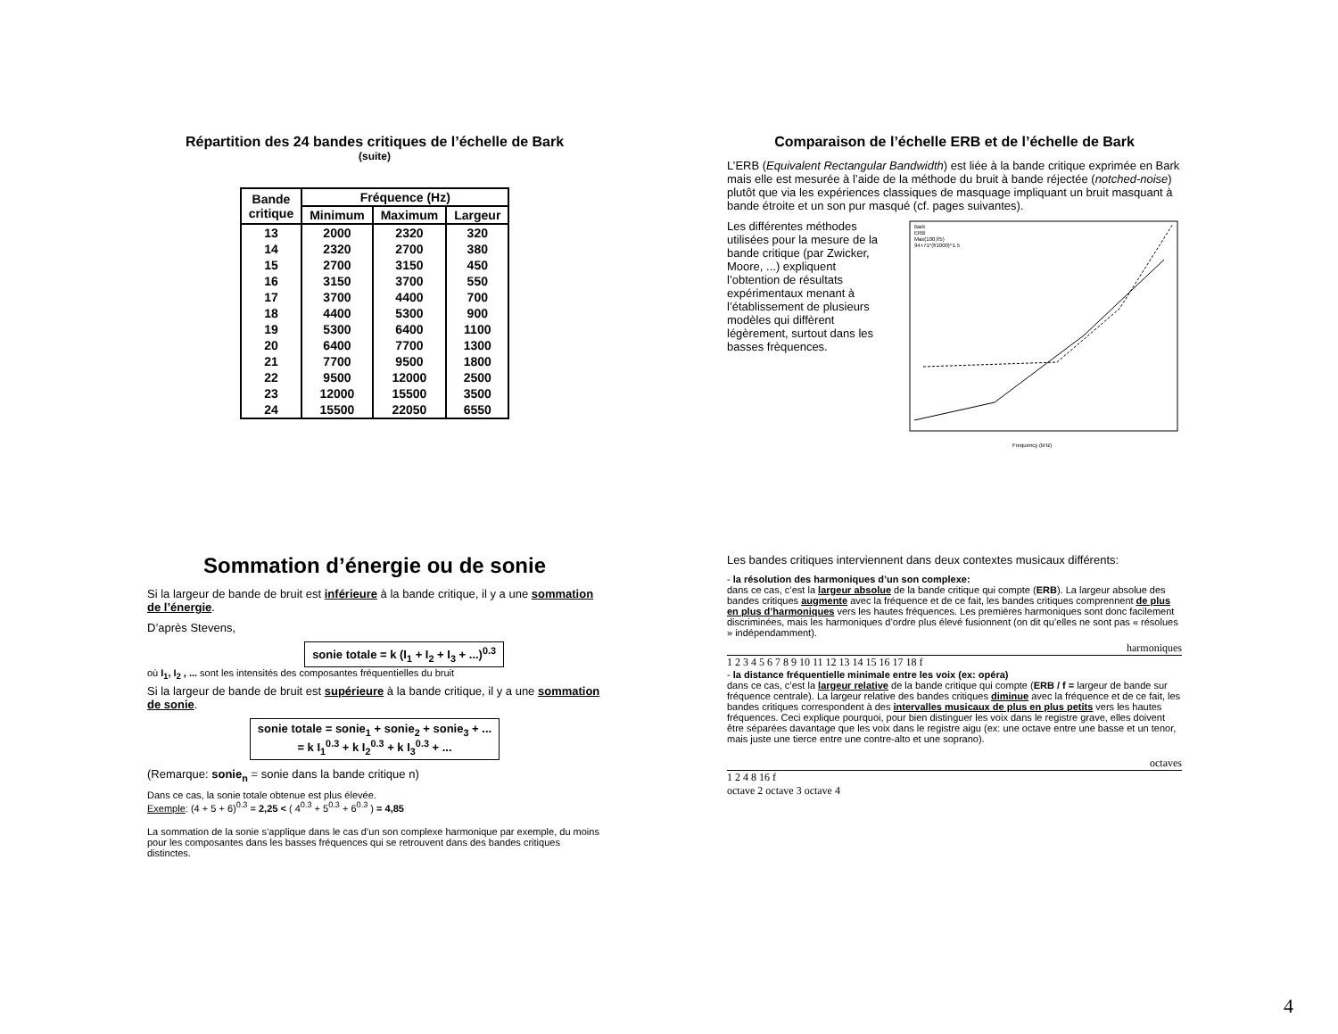Répartition des 24 bandes critiques de l’échelle de Bark
(suite)
| Bande critique | Fréquence (Hz) | | |
| --- | --- | --- | --- |
| | Minimum | Maximum | Largeur |
| 13 | 2000 | 2320 | 320 |
| 14 | 2320 | 2700 | 380 |
| 15 | 2700 | 3150 | 450 |
| 16 | 3150 | 3700 | 550 |
| 17 | 3700 | 4400 | 700 |
| 18 | 4400 | 5300 | 900 |
| 19 | 5300 | 6400 | 1100 |
| 20 | 6400 | 7700 | 1300 |
| 21 | 7700 | 9500 | 1800 |
| 22 | 9500 | 12000 | 2500 |
| 23 | 12000 | 15500 | 3500 |
| 24 | 15500 | 22050 | 6550 |
Comparaison de l’échelle ERB et de l’échelle de Bark
L’ERB (Equivalent Rectangular Bandwidth) est liée à la bande critique exprimée en Bark mais elle est mesurée à l’aide de la méthode du bruit à bande réjectée (notched-noise) plutôt que via les expériences classiques de masquage impliquant un bruit masquant à bande étroite et un son pur masqué (cf. pages suivantes).
Les différentes méthodes utilisées pour la mesure de la bande critique (par Zwicker, Moore, ...) expliquent l’obtention de résultats expérimentaux menant à l’établissement de plusieurs modèles qui diffèrent légèrement, surtout dans les basses frèquences.
Bark
ERB
Max(100,f/5)
94+71*(f/1000)^1.5
Frequency (kHz)
Sommation d’énergie ou de sonie
Si la largeur de bande de bruit est inférieure à la bande critique, il y a une sommation de l’énergie.
D’après Stevens,
sonie totale = k (I<sub>1</sub> + I<sub>2</sub> + I<sub>3</sub> + ...)<sup>0.3</sup>
où I<sub>1</sub>, I<sub>2</sub> , ... sont les intensités des composantes fréquentielles du bruit
Si la largeur de bande de bruit est supérieure à la bande critique, il y a une sommation de sonie.
sonie totale = sonie<sub>1</sub> + sonie<sub>2</sub> + sonie<sub>3</sub> + ...
= k I<sub>1</sub><sup>0.3</sup> + k I<sub>2</sub><sup>0.3</sup> + k I<sub>3</sub><sup>0.3</sup> + ...
(Remarque: sonie<sub>n</sub> = sonie dans la bande critique n)
Dans ce cas, la sonie totale obtenue est plus élevée.
Exemple: (4 + 5 + 6)<sup>0.3</sup> = 2,25 < ( 4<sup>0.3</sup> + 5<sup>0.3</sup> + 6<sup>0.3</sup> ) = 4,85
La sommation de la sonie s’applique dans le cas d’un son complexe harmonique par exemple, du moins pour les composantes dans les basses fréquences qui se retrouvent dans des bandes critiques distinctes.
Les bandes critiques interviennent dans deux contextes musicaux différents:
- la résolution des harmoniques d’un son complexe:
dans ce cas, c’est la largeur absolue de la bande critique qui compte (ERB). La largeur absolue des bandes critiques augmente avec la fréquence et de ce fait, les bandes critiques comprennent de plus en plus d’harmoniques vers les hautes fréquences. Les premières harmoniques sont donc facilement discriminées, mais les harmoniques d’ordre plus élevé fusionnent (on dit qu’elles ne sont pas « résolues » indépendamment).
harmoniques
1 2 3 4 5 6 7 8 9 10 11 12 13 14 15 16 17 18 f
- la distance fréquentielle minimale entre les voix (ex: opéra)
dans ce cas, c’est la largeur relative de la bande critique qui compte (ERB / f = largeur de bande sur fréquence centrale). La largeur relative des bandes critiques diminue avec la fréquence et de ce fait, les bandes critiques correspondent à des intervalles musicaux de plus en plus petits vers les hautes fréquences. Ceci explique pourquoi, pour bien distinguer les voix dans le registre grave, elles doivent être séparées davantage que les voix dans le registre aigu (ex: une octave entre une basse et un tenor, mais juste une tierce entre une contre-alto et une soprano).
octaves
1 2 4 8 16 f
octave 2 octave 3 octave 4
4